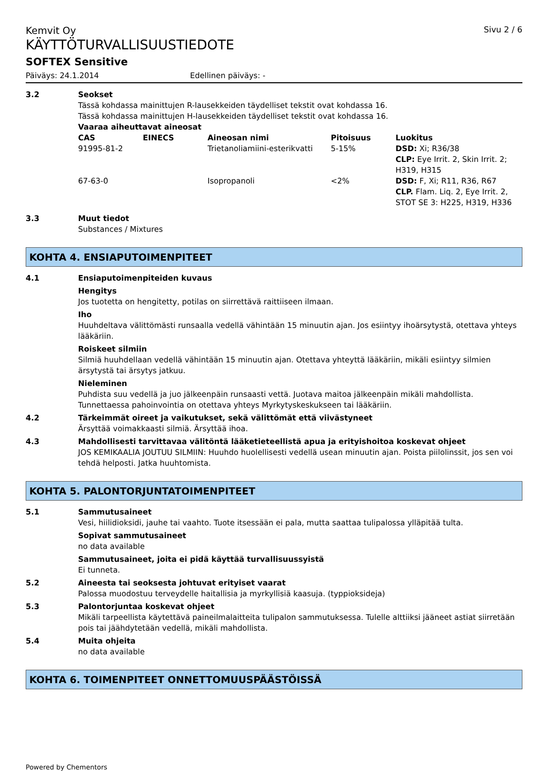Kemvit Oy Sivu 2 / 6
KÄYTTÖTURVALLISUUSTIEDOTE
SOFTEX Sensitive
Päiväys: 24.1.2014 Edellinen päiväys: -
3.2 Seokset
Tässä kohdassa mainittujen R-lausekkeiden täydelliset tekstit ovat kohdassa 16.
Tässä kohdassa mainittujen H-lausekkeiden täydelliset tekstit ovat kohdassa 16.
Vaaraa aiheuttavat aineosat
| CAS | EINECS | Aineosan nimi | Pitoisuus | Luokitus |
| --- | --- | --- | --- | --- |
| 91995-81-2 | | Trietanoliamiini-esterikvatti | 5-15% | DSD: Xi; R36/38 CLP: Eye Irrit. 2, Skin Irrit. 2; H319, H315 |
| 67-63-0 | | Isopropanoli | <2% | DSD: F, Xi; R11, R36, R67 CLP. Flam. Liq. 2, Eye Irrit. 2, STOT SE 3: H225, H319, H336 |
3.3 Muut tiedot
Substances / Mixtures
KOHTA 4. ENSIAPUTOIMENPITEET
4.1 Ensiaputoimenpiteiden kuvaus
Hengitys
Jos tuotetta on hengitetty, potilas on siirrettävä raittiiseen ilmaan.
Iho
Huuhdeltava välittömästi runsaalla vedellä vähintään 15 minuutin ajan. Jos esiintyy ihoärsytystä, otettava yhteys lääkäriin.
Roiskeet silmiin
Silmiä huuhdellaan vedellä vähintään 15 minuutin ajan. Otettava yhteyttä lääkäriin, mikäli esiintyy silmien ärsytystä tai ärsytys jatkuu.
Nieleminen
Puhdista suu vedellä ja juo jälkeenpäin runsaasti vettä. Juotava maitoa jälkeenpäin mikäli mahdollista. Tunnettaessa pahoinvointia on otettava yhteys Myrkytyskeskukseen tai lääkäriin.
4.2 Tärkeimmät oireet ja vaikutukset, sekä välittömät että viivästyneet
Ärsyttää voimakkaasti silmiä. Ärsyttää ihoa.
4.3 Mahdollisesti tarvittavaa välitöntä lääketieteellistä apua ja erityishoitoa koskevat ohjeet
JOS KEMIKAALIA JOUTUU SILMIIN: Huuhdo huolellisesti vedellä usean minuutin ajan. Poista piilolinssit, jos sen voi tehdä helposti. Jatka huuhtomista.
KOHTA 5. PALONTORJUNTATOIMENPITEET
5.1 Sammutusaineet
Vesi, hiilidioksidi, jauhe tai vaahto. Tuote itsessään ei pala, mutta saattaa tulipalossa ylläpitää tulta.
Sopivat sammutusaineet
no data available
Sammutusaineet, joita ei pidä käyttää turvallisuussyistä
Ei tunneta.
5.2 Aineesta tai seoksesta johtuvat erityiset vaarat
Palossa muodostuu terveydelle haitallisia ja myrkyllisiä kaasuja. (typpioksideja)
5.3 Palontorjuntaa koskevat ohjeet
Mikäli tarpeellista käytettävä paineilmalaitteita tulipalon sammutuksessa. Tulelle alttiiksi jääneet astiat siirretään pois tai jäähdytetään vedellä, mikäli mahdollista.
5.4 Muita ohjeita
no data available
KOHTA 6. TOIMENPITEET ONNETTOMUUSPÄÄSTÖISSÄ
Powered by Chementors